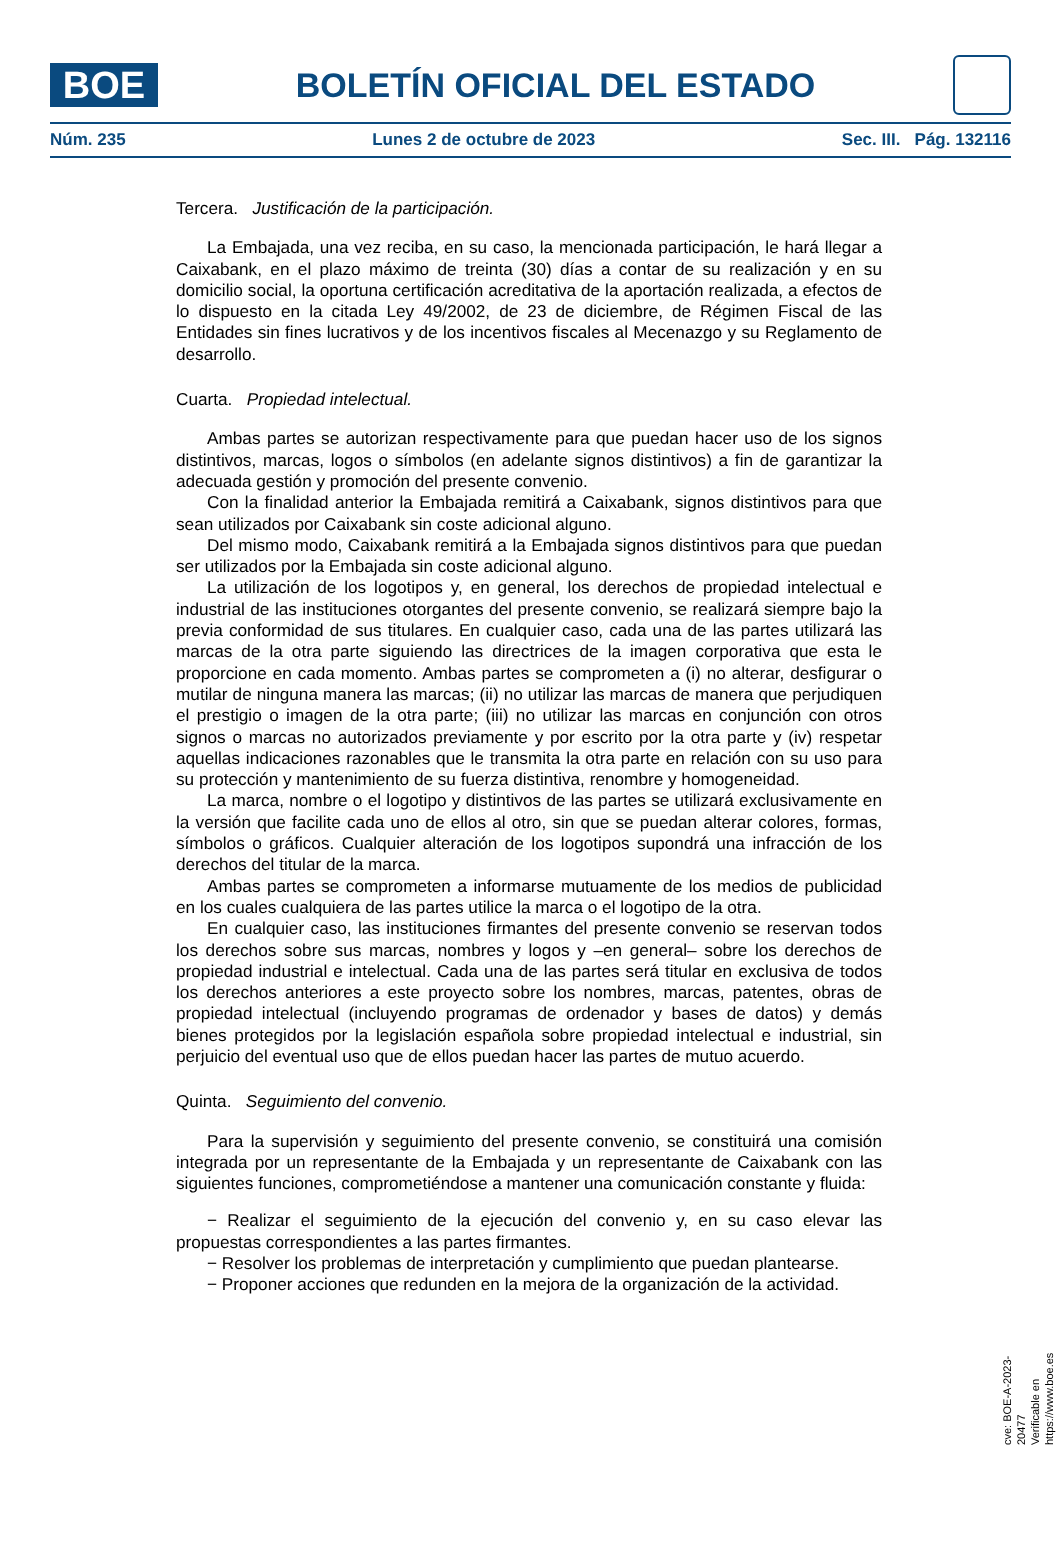BOE
BOLETÍN OFICIAL DEL ESTADO
Núm. 235 Lunes 2 de octubre de 2023 Sec. III. Pág. 132116
Tercera. Justificación de la participación.
La Embajada, una vez reciba, en su caso, la mencionada participación, le hará llegar a Caixabank, en el plazo máximo de treinta (30) días a contar de su realización y en su domicilio social, la oportuna certificación acreditativa de la aportación realizada, a efectos de lo dispuesto en la citada Ley 49/2002, de 23 de diciembre, de Régimen Fiscal de las Entidades sin fines lucrativos y de los incentivos fiscales al Mecenazgo y su Reglamento de desarrollo.
Cuarta. Propiedad intelectual.
Ambas partes se autorizan respectivamente para que puedan hacer uso de los signos distintivos, marcas, logos o símbolos (en adelante signos distintivos) a fin de garantizar la adecuada gestión y promoción del presente convenio.
Con la finalidad anterior la Embajada remitirá a Caixabank, signos distintivos para que sean utilizados por Caixabank sin coste adicional alguno.
Del mismo modo, Caixabank remitirá a la Embajada signos distintivos para que puedan ser utilizados por la Embajada sin coste adicional alguno.
La utilización de los logotipos y, en general, los derechos de propiedad intelectual e industrial de las instituciones otorgantes del presente convenio, se realizará siempre bajo la previa conformidad de sus titulares. En cualquier caso, cada una de las partes utilizará las marcas de la otra parte siguiendo las directrices de la imagen corporativa que esta le proporcione en cada momento. Ambas partes se comprometen a (i) no alterar, desfigurar o mutilar de ninguna manera las marcas; (ii) no utilizar las marcas de manera que perjudiquen el prestigio o imagen de la otra parte; (iii) no utilizar las marcas en conjunción con otros signos o marcas no autorizados previamente y por escrito por la otra parte y (iv) respetar aquellas indicaciones razonables que le transmita la otra parte en relación con su uso para su protección y mantenimiento de su fuerza distintiva, renombre y homogeneidad.
La marca, nombre o el logotipo y distintivos de las partes se utilizará exclusivamente en la versión que facilite cada uno de ellos al otro, sin que se puedan alterar colores, formas, símbolos o gráficos. Cualquier alteración de los logotipos supondrá una infracción de los derechos del titular de la marca.
Ambas partes se comprometen a informarse mutuamente de los medios de publicidad en los cuales cualquiera de las partes utilice la marca o el logotipo de la otra.
En cualquier caso, las instituciones firmantes del presente convenio se reservan todos los derechos sobre sus marcas, nombres y logos y –en general– sobre los derechos de propiedad industrial e intelectual. Cada una de las partes será titular en exclusiva de todos los derechos anteriores a este proyecto sobre los nombres, marcas, patentes, obras de propiedad intelectual (incluyendo programas de ordenador y bases de datos) y demás bienes protegidos por la legislación española sobre propiedad intelectual e industrial, sin perjuicio del eventual uso que de ellos puedan hacer las partes de mutuo acuerdo.
Quinta. Seguimiento del convenio.
Para la supervisión y seguimiento del presente convenio, se constituirá una comisión integrada por un representante de la Embajada y un representante de Caixabank con las siguientes funciones, comprometiéndose a mantener una comunicación constante y fluida:
− Realizar el seguimiento de la ejecución del convenio y, en su caso elevar las propuestas correspondientes a las partes firmantes.
− Resolver los problemas de interpretación y cumplimiento que puedan plantearse.
− Proponer acciones que redunden en la mejora de la organización de la actividad.
cve: BOE-A-2023-20477
Verificable en https://www.boe.es